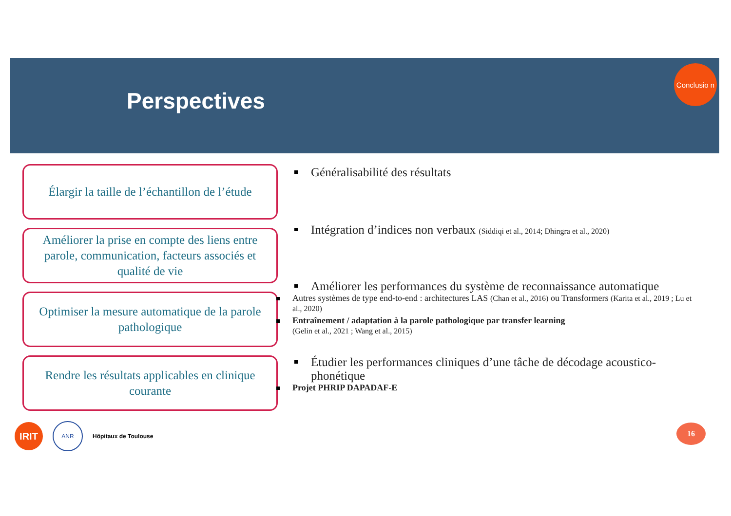Perspectives
Conclusio n
Élargir la taille de l’échantillon de l’étude
Améliorer la prise en compte des liens entre parole, communication, facteurs associés et qualité de vie
Optimiser la mesure automatique de la parole pathologique
Rendre les résultats applicables en clinique courante
Généralisabilité des résultats
Intégration d’indices non verbaux (Siddiqi et al., 2014; Dhingra et al., 2020)
Améliorer les performances du système de reconnaissance automatique
Autres systèmes de type end-to-end : architectures LAS (Chan et al., 2016) ou Transformers (Karita et al., 2019 ; Lu et al., 2020)
Entraînement / adaptation à la parole pathologique par transfer learning
(Gelin et al., 2021 ; Wang et al., 2015)
Étudier les performances cliniques d’une tâche de décodage acoustico-phonétique
Projet PHRIP DAPADAF-E
IRIT
ANR
Hôpitaux de Toulouse
16